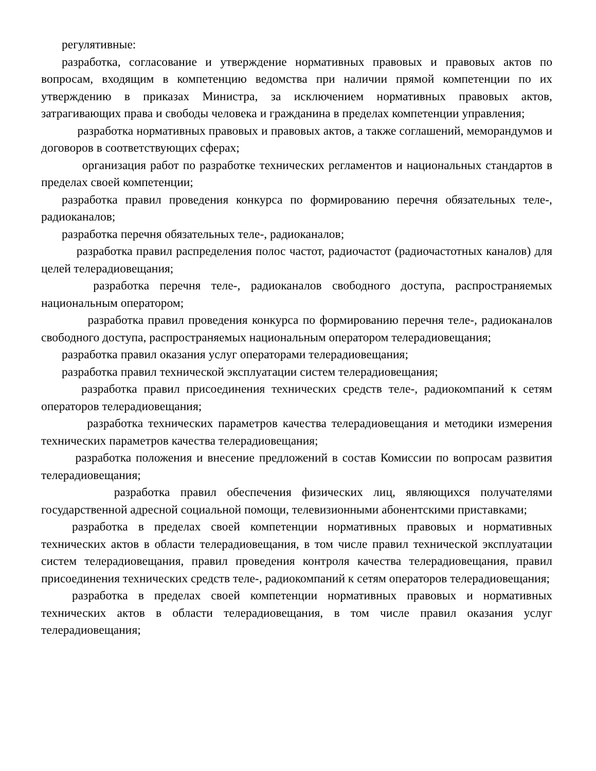регулятивные:
разработка, согласование и утверждение нормативных правовых и правовых актов по вопросам, входящим в компетенцию ведомства при наличии прямой компетенции по их утверждению в приказах Министра, за исключением нормативных правовых актов, затрагивающих права и свободы человека и гражданина в пределах компетенции управления;
разработка нормативных правовых и правовых актов, а также соглашений, меморандумов и договоров в соответствующих сферах;
организация работ по разработке технических регламентов и национальных стандартов в пределах своей компетенции;
разработка правил проведения конкурса по формированию перечня обязательных теле-, радиоканалов;
разработка перечня обязательных теле-, радиоканалов;
разработка правил распределения полос частот, радиочастот (радиочастотных каналов) для целей телерадиовещания;
разработка перечня теле-, радиоканалов свободного доступа, распространяемых национальным оператором;
разработка правил проведения конкурса по формированию перечня теле-, радиоканалов свободного доступа, распространяемых национальным оператором телерадиовещания;
разработка правил оказания услуг операторами телерадиовещания;
разработка правил технической эксплуатации систем телерадиовещания;
разработка правил присоединения технических средств теле-, радиокомпаний к сетям операторов телерадиовещания;
разработка технических параметров качества телерадиовещания и методики измерения технических параметров качества телерадиовещания;
разработка положения и внесение предложений в состав Комиссии по вопросам развития телерадиовещания;
разработка правил обеспечения физических лиц, являющихся получателями государственной адресной социальной помощи, телевизионными абонентскими приставками;
разработка в пределах своей компетенции нормативных правовых и нормативных технических актов в области телерадиовещания, в том числе правил технической эксплуатации систем телерадиовещания, правил проведения контроля качества телерадиовещания, правил присоединения технических средств теле-, радиокомпаний к сетям операторов телерадиовещания;
разработка в пределах своей компетенции нормативных правовых и нормативных технических актов в области телерадиовещания, в том числе правил оказания услуг телерадиовещания;